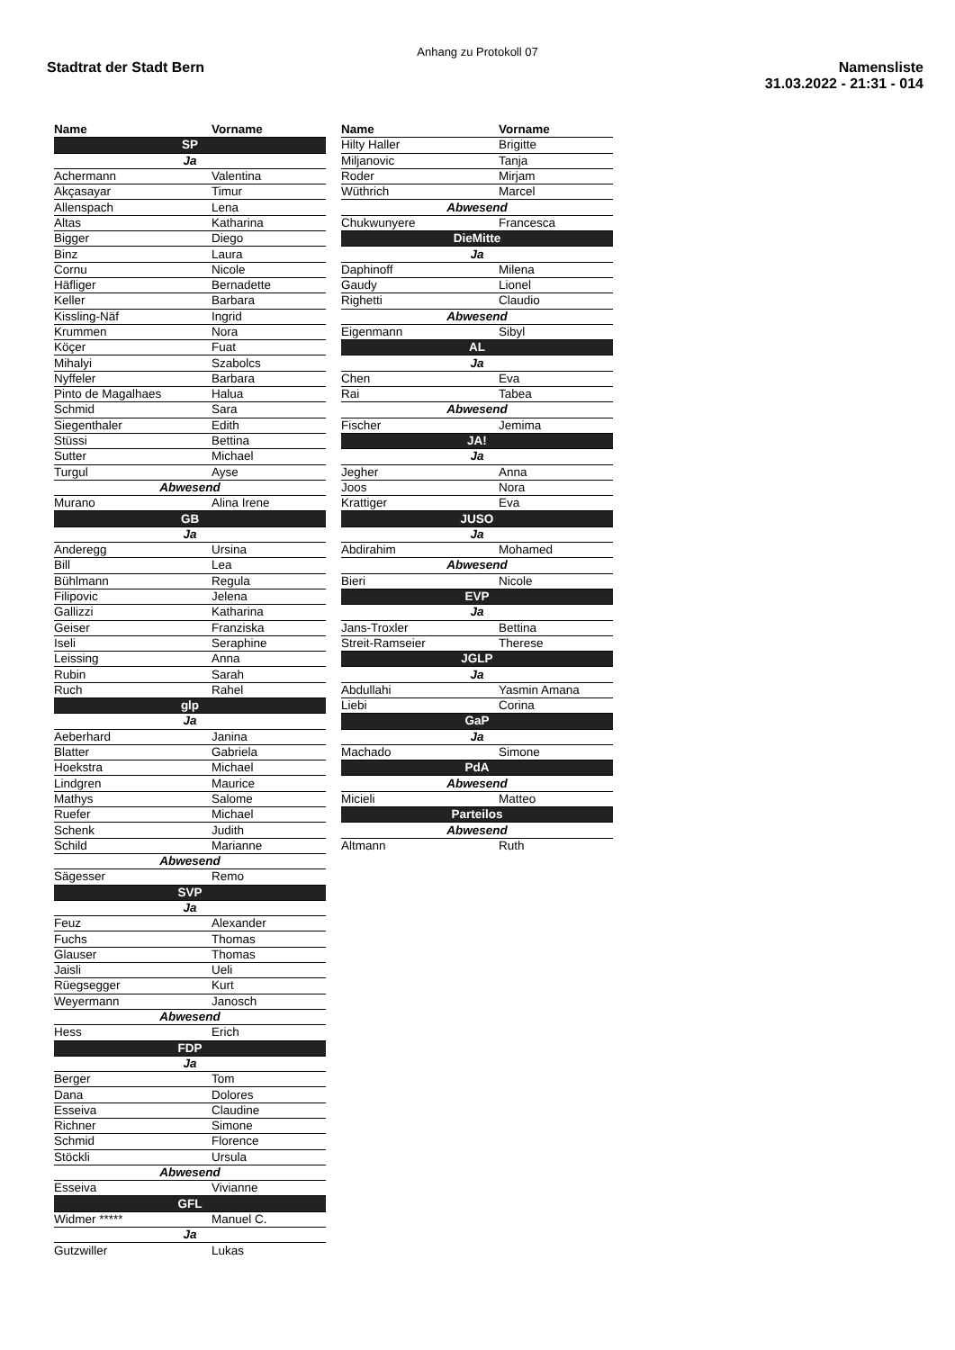Anhang zu Protokoll 07
Stadtrat der Stadt Bern
Namensliste
31.03.2022 - 21:31 - 014
| Name | Vorname |
| --- | --- |
| SP | |
| Ja | |
| Achermann | Valentina |
| Akçasayar | Timur |
| Allenspach | Lena |
| Altas | Katharina |
| Bigger | Diego |
| Binz | Laura |
| Cornu | Nicole |
| Häfliger | Bernadette |
| Keller | Barbara |
| Kissling-Näf | Ingrid |
| Krummen | Nora |
| Köçer | Fuat |
| Mihalyi | Szabolcs |
| Nyffeler | Barbara |
| Pinto de Magalhaes | Halua |
| Schmid | Sara |
| Siegenthaler | Edith |
| Stüssi | Bettina |
| Sutter | Michael |
| Turgul | Ayse |
| Abwesend | |
| Murano | Alina Irene |
| GB | |
| Ja | |
| Anderegg | Ursina |
| Bill | Lea |
| Bühlmann | Regula |
| Filipovic | Jelena |
| Gallizzi | Katharina |
| Geiser | Franziska |
| Iseli | Seraphine |
| Leissing | Anna |
| Rubin | Sarah |
| Ruch | Rahel |
| glp | |
| Ja | |
| Aeberhard | Janina |
| Blatter | Gabriela |
| Hoekstra | Michael |
| Lindgren | Maurice |
| Mathys | Salome |
| Ruefer | Michael |
| Schenk | Judith |
| Schild | Marianne |
| Abwesend | |
| Sägesser | Remo |
| SVP | |
| Ja | |
| Feuz | Alexander |
| Fuchs | Thomas |
| Glauser | Thomas |
| Jaisli | Ueli |
| Rüegsegger | Kurt |
| Weyermann | Janosch |
| Abwesend | |
| Hess | Erich |
| FDP | |
| Ja | |
| Berger | Tom |
| Dana | Dolores |
| Esseiva | Claudine |
| Richner | Simone |
| Schmid | Florence |
| Stöckli | Ursula |
| Abwesend | |
| Esseiva | Vivianne |
| GFL | |
| Widmer ***** | Manuel C. |
| Ja | |
| Gutzwiller | Lukas |
| Name | Vorname |
| --- | --- |
| Hilty Haller | Brigitte |
| Miljanovic | Tanja |
| Roder | Mirjam |
| Wüthrich | Marcel |
| Abwesend | |
| Chukwunyere | Francesca |
| DieMitte | |
| Ja | |
| Daphinoff | Milena |
| Gaudy | Lionel |
| Righetti | Claudio |
| Abwesend | |
| Eigenmann | Sibyl |
| AL | |
| Ja | |
| Chen | Eva |
| Rai | Tabea |
| Abwesend | |
| Fischer | Jemima |
| JA! | |
| Ja | |
| Jegher | Anna |
| Joos | Nora |
| Krattiger | Eva |
| JUSO | |
| Ja | |
| Abdirahim | Mohamed |
| Abwesend | |
| Bieri | Nicole |
| EVP | |
| Ja | |
| Jans-Troxler | Bettina |
| Streit-Ramseier | Therese |
| JGLP | |
| Ja | |
| Abdullahi | Yasmin Amana |
| Liebi | Corina |
| GaP | |
| Ja | |
| Machado | Simone |
| PdA | |
| Abwesend | |
| Micieli | Matteo |
| Parteilos | |
| Abwesend | |
| Altmann | Ruth |